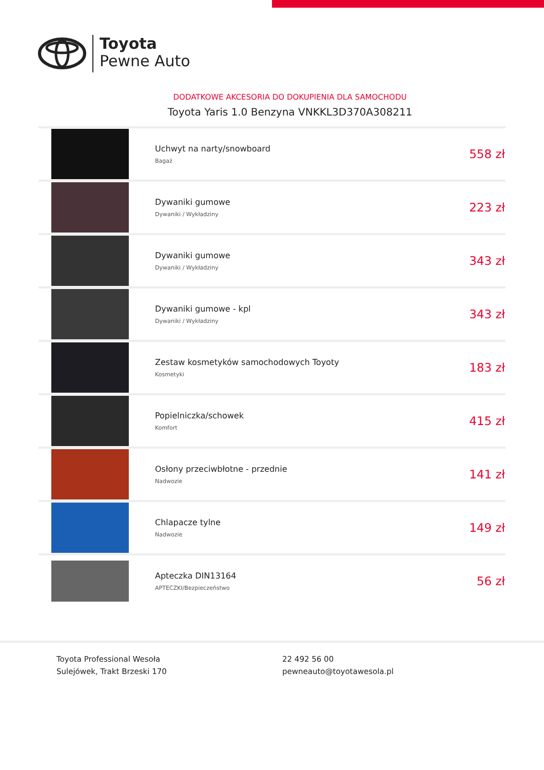Toyota
Pewne Auto
DODATKOWE AKCESORIA DO DOKUPIENIA DLA SAMOCHODU
Toyota Yaris 1.0 Benzyna VNKKL3D370A308211
| | Uchwyt na narty/snowboard Bagaż | 558 zł |
| | Dywaniki gumowe Dywaniki / Wykładziny | 223 zł |
| | Dywaniki gumowe Dywaniki / Wykładziny | 343 zł |
| | Dywaniki gumowe - kpl Dywaniki / Wykładziny | 343 zł |
| | Zestaw kosmetyków samochodowych Toyoty Kosmetyki | 183 zł |
| | Popielniczka/schowek Komfort | 415 zł |
| | Osłony przeciwbłotne - przednie Nadwozie | 141 zł |
| | Chlapacze tylne Nadwozie | 149 zł |
| | Apteczka DIN13164 APTECZKI/Bezpieczeństwo | 56 zł |
Toyota Professional Wesoła
Sulejówek, Trakt Brzeski 170
22 492 56 00
pewneauto@toyotawesola.pl